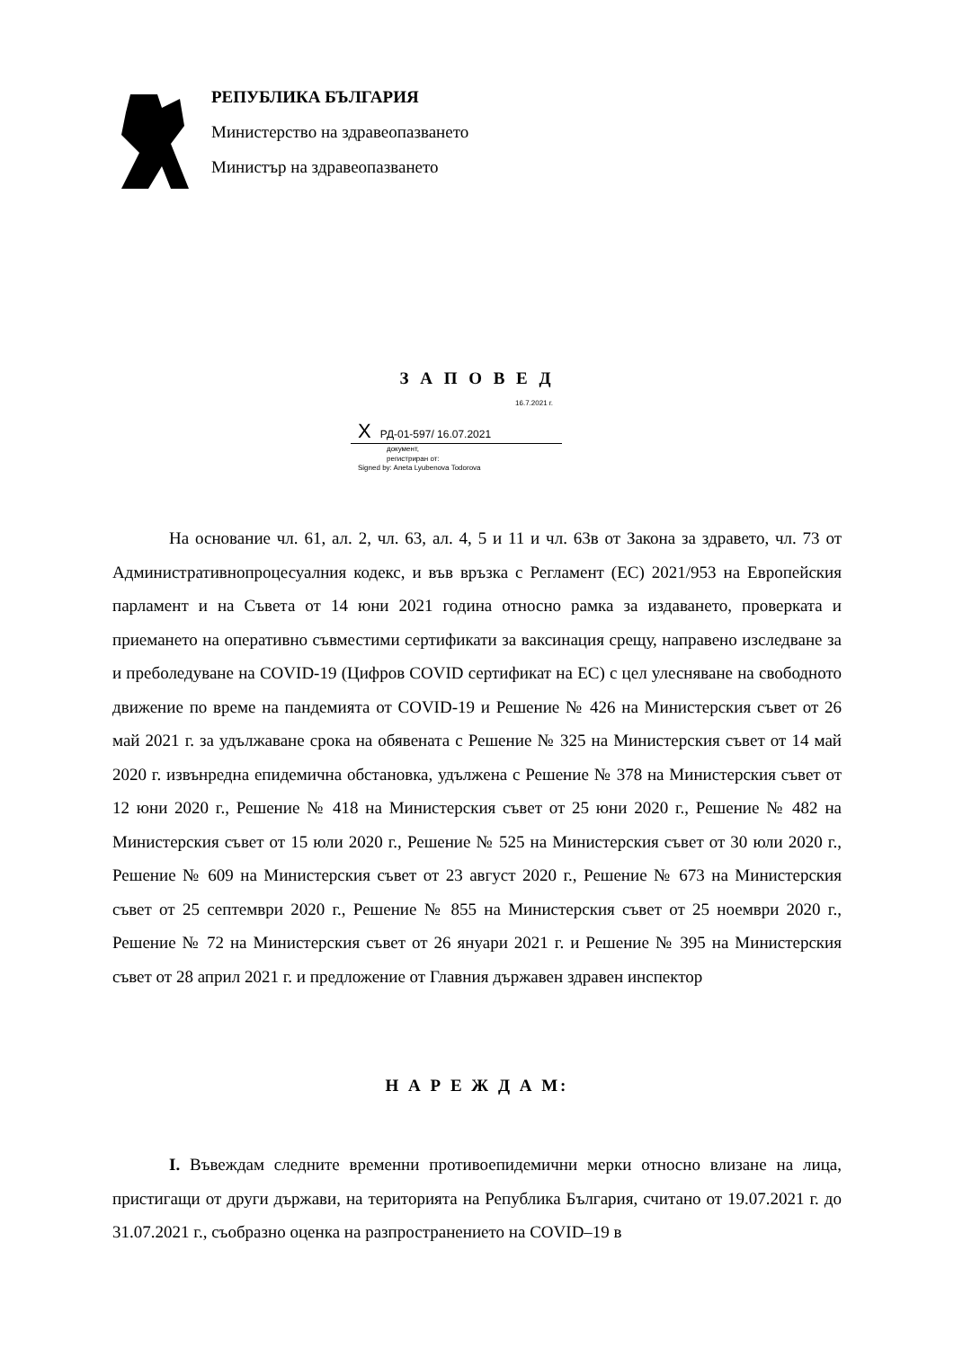РЕПУБЛИКА БЪЛГАРИЯ
Министерство на здравеопазването
Министър на здравеопазването
З А П О В Е Д
16.7.2021 г.
X РД-01-597/ 16.07.2021
документ,
регистриран от:
Signed by: Aneta Lyubenova Todorova
На основание чл. 61, ал. 2, чл. 63, ал. 4, 5 и 11 и чл. 63в от Закона за здравето, чл. 73 от Административнопроцесуалния кодекс, и във връзка с Регламент (ЕС) 2021/953 на Европейския парламент и на Съвета от 14 юни 2021 година относно рамка за издаването, проверката и приемането на оперативно съвместими сертификати за ваксинация срещу, направено изследване за и преболедуване на COVID-19 (Цифров COVID сертификат на ЕС) с цел улесняване на свободното движение по време на пандемията от COVID-19 и Решение № 426 на Министерския съвет от 26 май 2021 г. за удължаване срока на обявената с Решение № 325 на Министерския съвет от 14 май 2020 г. извънредна епидемична обстановка, удължена с Решение № 378 на Министерския съвет от 12 юни 2020 г., Решение № 418 на Министерския съвет от 25 юни 2020 г., Решение № 482 на Министерския съвет от 15 юли 2020 г., Решение № 525 на Министерския съвет от 30 юли 2020 г., Решение № 609 на Министерския съвет от 23 август 2020 г., Решение № 673 на Министерския съвет от 25 септември 2020 г., Решение № 855 на Министерския съвет от 25 ноември 2020 г., Решение № 72 на Министерския съвет от 26 януари 2021 г. и Решение № 395 на Министерския съвет от 28 април 2021 г. и предложение от Главния държавен здравен инспектор
Н А Р Е Ж Д А М:
I. Въвеждам следните временни противоепидемични мерки относно влизане на лица, пристигащи от други държави, на територията на Република България, считано от 19.07.2021 г. до 31.07.2021 г., съобразно оценка на разпространението на COVID–19 в